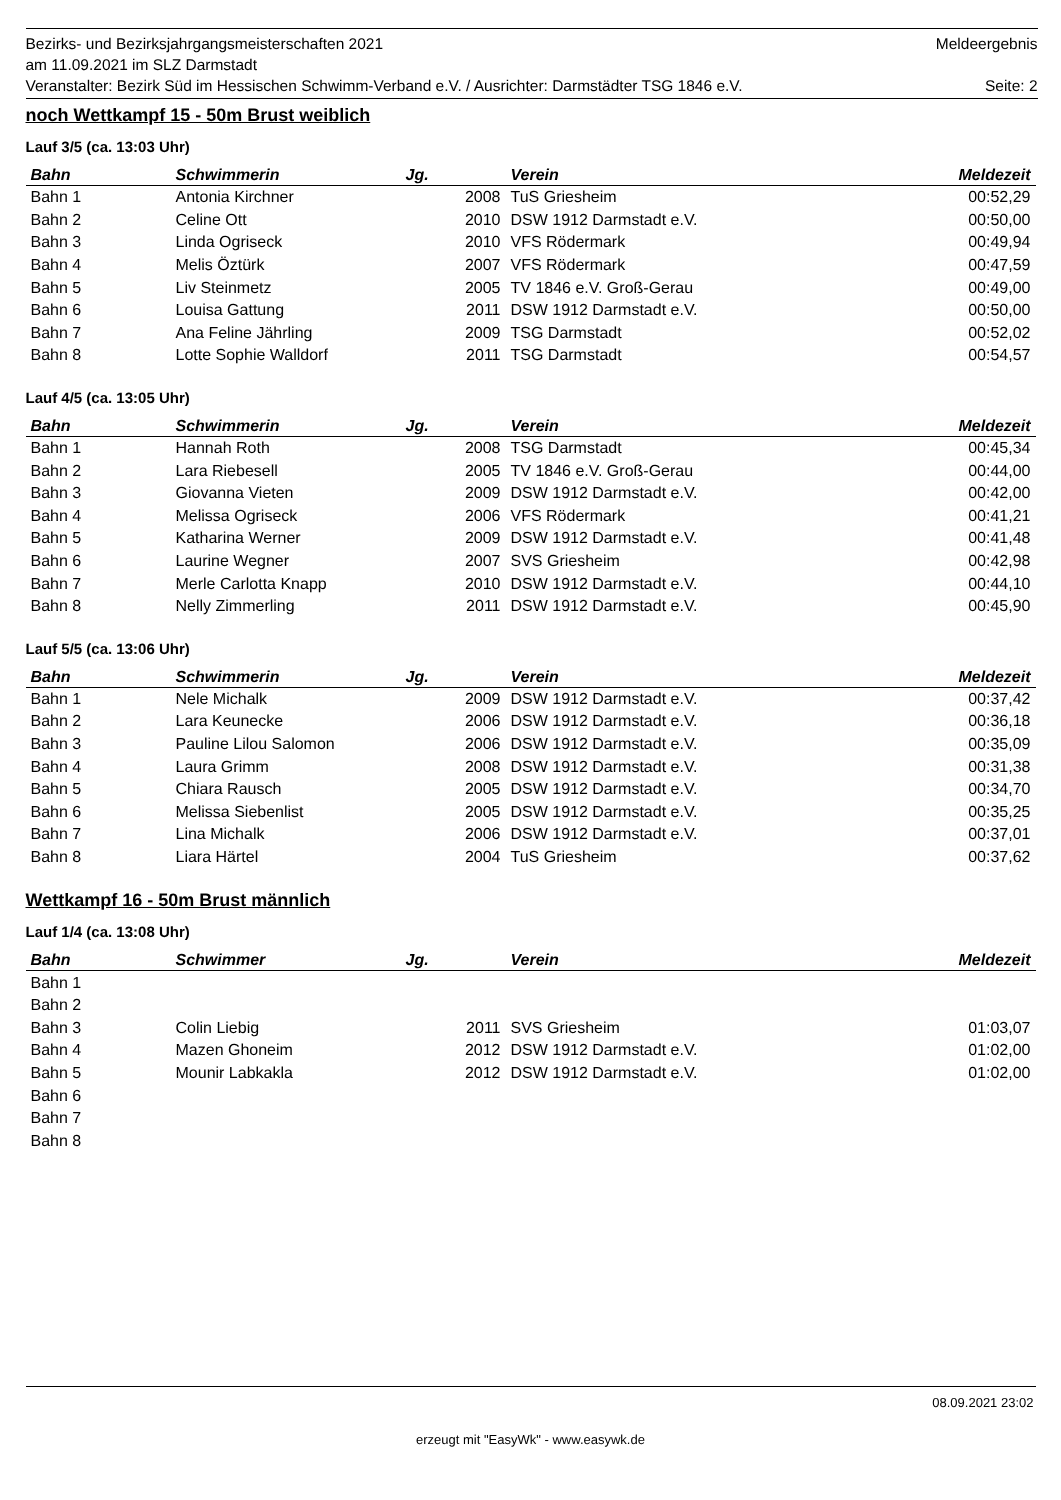Bezirks- und Bezirksjahrgangsmeisterschaften 2021 Meldeergebnis
am 11.09.2021 im SLZ Darmstadt
Veranstalter: Bezirk Süd im Hessischen Schwimm-Verband e.V. / Ausrichter: Darmstädter TSG 1846 e.V. Seite: 2
noch Wettkampf 15 - 50m Brust weiblich
Lauf 3/5 (ca. 13:03 Uhr)
| Bahn | Schwimmerin | Jg. | Verein | Meldezeit |
| --- | --- | --- | --- | --- |
| Bahn 1 | Antonia Kirchner | 2008 | TuS Griesheim | 00:52,29 |
| Bahn 2 | Celine Ott | 2010 | DSW 1912 Darmstadt e.V. | 00:50,00 |
| Bahn 3 | Linda Ogriseck | 2010 | VFS Rödermark | 00:49,94 |
| Bahn 4 | Melis Öztürk | 2007 | VFS Rödermark | 00:47,59 |
| Bahn 5 | Liv Steinmetz | 2005 | TV 1846 e.V. Groß-Gerau | 00:49,00 |
| Bahn 6 | Louisa Gattung | 2011 | DSW 1912 Darmstadt e.V. | 00:50,00 |
| Bahn 7 | Ana Feline Jährling | 2009 | TSG Darmstadt | 00:52,02 |
| Bahn 8 | Lotte Sophie Walldorf | 2011 | TSG Darmstadt | 00:54,57 |
Lauf 4/5 (ca. 13:05 Uhr)
| Bahn | Schwimmerin | Jg. | Verein | Meldezeit |
| --- | --- | --- | --- | --- |
| Bahn 1 | Hannah Roth | 2008 | TSG Darmstadt | 00:45,34 |
| Bahn 2 | Lara Riebesell | 2005 | TV 1846 e.V. Groß-Gerau | 00:44,00 |
| Bahn 3 | Giovanna Vieten | 2009 | DSW 1912 Darmstadt e.V. | 00:42,00 |
| Bahn 4 | Melissa Ogriseck | 2006 | VFS Rödermark | 00:41,21 |
| Bahn 5 | Katharina Werner | 2009 | DSW 1912 Darmstadt e.V. | 00:41,48 |
| Bahn 6 | Laurine Wegner | 2007 | SVS Griesheim | 00:42,98 |
| Bahn 7 | Merle Carlotta Knapp | 2010 | DSW 1912 Darmstadt e.V. | 00:44,10 |
| Bahn 8 | Nelly Zimmerling | 2011 | DSW 1912 Darmstadt e.V. | 00:45,90 |
Lauf 5/5 (ca. 13:06 Uhr)
| Bahn | Schwimmerin | Jg. | Verein | Meldezeit |
| --- | --- | --- | --- | --- |
| Bahn 1 | Nele Michalk | 2009 | DSW 1912 Darmstadt e.V. | 00:37,42 |
| Bahn 2 | Lara Keunecke | 2006 | DSW 1912 Darmstadt e.V. | 00:36,18 |
| Bahn 3 | Pauline Lilou Salomon | 2006 | DSW 1912 Darmstadt e.V. | 00:35,09 |
| Bahn 4 | Laura Grimm | 2008 | DSW 1912 Darmstadt e.V. | 00:31,38 |
| Bahn 5 | Chiara Rausch | 2005 | DSW 1912 Darmstadt e.V. | 00:34,70 |
| Bahn 6 | Melissa Siebenlist | 2005 | DSW 1912 Darmstadt e.V. | 00:35,25 |
| Bahn 7 | Lina Michalk | 2006 | DSW 1912 Darmstadt e.V. | 00:37,01 |
| Bahn 8 | Liara Härtel | 2004 | TuS Griesheim | 00:37,62 |
Wettkampf 16 - 50m Brust männlich
Lauf 1/4 (ca. 13:08 Uhr)
| Bahn | Schwimmer | Jg. | Verein | Meldezeit |
| --- | --- | --- | --- | --- |
| Bahn 1 | | | | |
| Bahn 2 | | | | |
| Bahn 3 | Colin Liebig | 2011 | SVS Griesheim | 01:03,07 |
| Bahn 4 | Mazen Ghoneim | 2012 | DSW 1912 Darmstadt e.V. | 01:02,00 |
| Bahn 5 | Mounir Labkakla | 2012 | DSW 1912 Darmstadt e.V. | 01:02,00 |
| Bahn 6 | | | | |
| Bahn 7 | | | | |
| Bahn 8 | | | | |
08.09.2021 23:02
erzeugt mit "EasyWk" - www.easywk.de